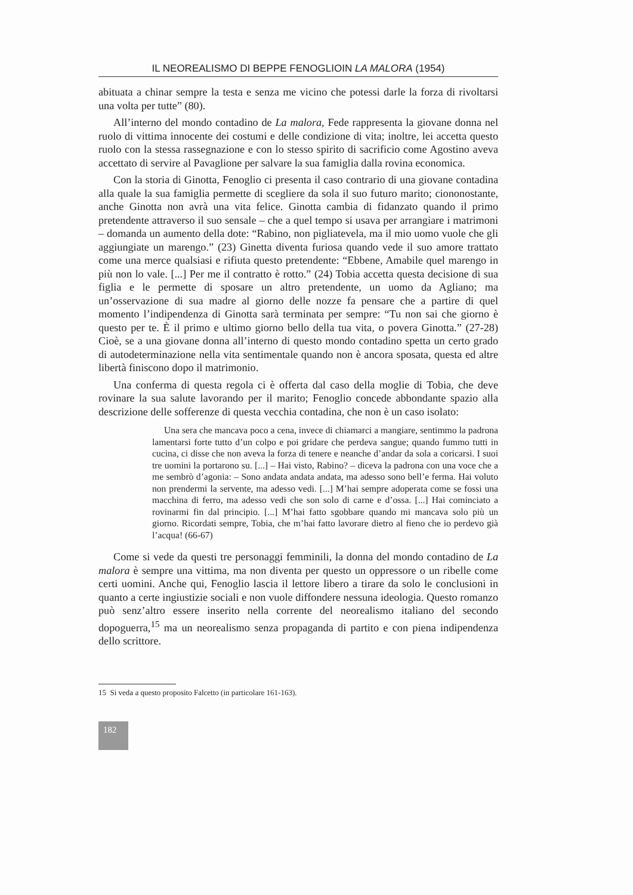IL NEOREALISMO DI BEPPE FENOGLIOIN LA MALORA (1954)
abituata a chinar sempre la testa e senza me vicino che potessi darle la forza di rivoltarsi una volta per tutte” (80).
All’interno del mondo contadino de La malora, Fede rappresenta la giovane donna nel ruolo di vittima innocente dei costumi e delle condizione di vita; inoltre, lei accetta questo ruolo con la stessa rassegnazione e con lo stesso spirito di sacrificio come Agostino aveva accettato di servire al Pavaglione per salvare la sua famiglia dalla rovina economica.
Con la storia di Ginotta, Fenoglio ci presenta il caso contrario di una giovane contadina alla quale la sua famiglia permette di scegliere da sola il suo futuro marito; ciononostante, anche Ginotta non avrà una vita felice. Ginotta cambia di fidanzato quando il primo pretendente attraverso il suo sensale – che a quel tempo si usava per arrangiare i matrimoni – domanda un aumento della dote: “Rabino, non pigliatevela, ma il mio uomo vuole che gli aggiungiate un marengo.” (23) Ginetta diventa furiosa quando vede il suo amore trattato come una merce qualsiasi e rifiuta questo pretendente: “Ebbene, Amabile quel marengo in più non lo vale. [...] Per me il contratto è rotto.” (24) Tobia accetta questa decisione di sua figlia e le permette di sposare un altro pretendente, un uomo da Agliano; ma un’osservazione di sua madre al giorno delle nozze fa pensare che a partire di quel momento l’indipendenza di Ginotta sarà terminata per sempre: “Tu non sai che giorno è questo per te. È il primo e ultimo giorno bello della tua vita, o povera Ginotta.” (27-28) Cioè, se a una giovane donna all’interno di questo mondo contadino spetta un certo grado di autodeterminazione nella vita sentimentale quando non è ancora sposata, questa ed altre libertà finiscono dopo il matrimonio.
Una conferma di questa regola ci è offerta dal caso della moglie di Tobia, che deve rovinare la sua salute lavorando per il marito; Fenoglio concede abbondante spazio alla descrizione delle sofferenze di questa vecchia contadina, che non è un caso isolato:
Una sera che mancava poco a cena, invece di chiamarci a mangiare, sentimmo la padrona lamentarsi forte tutto d’un colpo e poi gridare che perdeva sangue; quando fummo tutti in cucina, ci disse che non aveva la forza di tenere e neanche d’andar da sola a coricarsi. I suoi tre uomini la portarono su. [...] – Hai visto, Rabino? – diceva la padrona con una voce che a me sembrò d’agonia: – Sono andata andata andata, ma adesso sono bell’e ferma. Hai voluto non prendermi la servente, ma adesso vedi. [...] M’hai sempre adoperata come se fossi una macchina di ferro, ma adesso vedi che son solo di carne e d’ossa. [...] Hai cominciato a rovinarmi fin dal principio. [...] M’hai fatto sgobbare quando mi mancava solo più un giorno. Ricordati sempre, Tobia, che m’hai fatto lavorare dietro al fieno che io perdevo già l’acqua! (66-67)
Come si vede da questi tre personaggi femminili, la donna del mondo contadino de La malora è sempre una vittima, ma non diventa per questo un oppressore o un ribelle come certi uomini. Anche qui, Fenoglio lascia il lettore libero a tirare da solo le conclusioni in quanto a certe ingiustizie sociali e non vuole diffondere nessuna ideologia. Questo romanzo può senz’altro essere inserito nella corrente del neorealismo italiano del secondo dopoguerra,<sup>15</sup> ma un neorealismo senza propaganda di partito e con piena indipendenza dello scrittore.
15 Si veda a questo proposito Falcetto (in particolare 161-163).
182